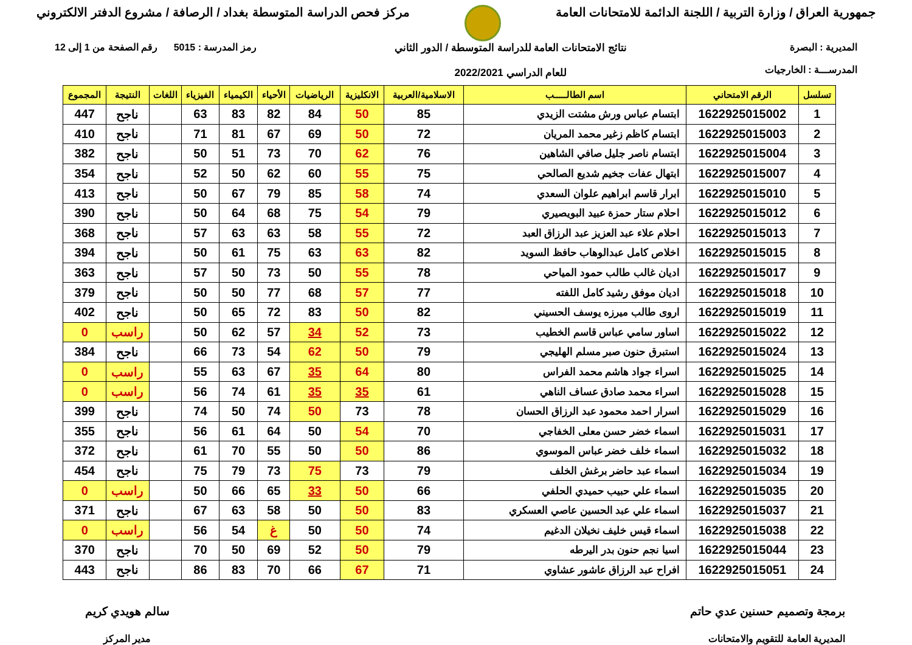جمهورية العراق / وزارة التربية / اللجنة الدائمة للامتحانات العامة
مركز فحص الدراسة المتوسطة بغداد / الرصافة / مشروع الدفتر الالكتروني
المديرية : البصرة
المدرســـة : الخارجيات
نتائج الامتحانات العامة للدراسة المتوسطة / الدور الثاني
للعام الدراسي 2022/2021
رمز المدرسة : 5015 رقم الصفحة من 1 إلى 12
| تسلسل | الرقم الامتحاني | اسم الطالـــــب | الاسلامية/العربية | الانكليزية | الرياضيات | الأحياء | الكيمياء | الفيزياء | اللغات | النتيجة | المجموع |
| --- | --- | --- | --- | --- | --- | --- | --- | --- | --- | --- | --- |
| 1 | 1622925015002 | ابتسام عباس ورش مشتت الزيدي | 85 | 50 | 84 | 82 | 83 | 63 | | ناجح | 447 |
| 2 | 1622925015003 | ابتسام كاظم زغير محمد المريان | 72 | 50 | 69 | 67 | 81 | 71 | | ناجح | 410 |
| 3 | 1622925015004 | ابتسام ناصر جليل صافي الشاهين | 76 | 62 | 70 | 73 | 51 | 50 | | ناجح | 382 |
| 4 | 1622925015007 | ابتهال عفات جخيم شديع الصالحي | 75 | 55 | 60 | 62 | 50 | 52 | | ناجح | 354 |
| 5 | 1622925015010 | ابرار قاسم ابراهيم علوان السعدي | 74 | 58 | 85 | 79 | 67 | 50 | | ناجح | 413 |
| 6 | 1622925015012 | احلام ستار حمزة عبيد البويصيري | 79 | 54 | 75 | 68 | 64 | 50 | | ناجح | 390 |
| 7 | 1622925015013 | احلام علاء عبد العزيز عبد الرزاق العبد | 72 | 55 | 58 | 63 | 63 | 57 | | ناجح | 368 |
| 8 | 1622925015015 | اخلاص كامل عبدالوهاب حافظ السويد | 82 | 63 | 63 | 75 | 61 | 50 | | ناجح | 394 |
| 9 | 1622925015017 | اديان غالب طالب حمود المياحي | 78 | 55 | 50 | 73 | 50 | 57 | | ناجح | 363 |
| 10 | 1622925015018 | اديان موفق رشيد كامل اللفته | 77 | 57 | 68 | 77 | 50 | 50 | | ناجح | 379 |
| 11 | 1622925015019 | اروى طالب ميرزه يوسف الحسيني | 82 | 50 | 83 | 72 | 65 | 50 | | ناجح | 402 |
| 12 | 1622925015022 | اساور سامي عباس قاسم الخطيب | 73 | 52 | 34 | 57 | 62 | 50 | | راسب | 0 |
| 13 | 1622925015024 | استبرق حنون صبر مسلم الهليجي | 79 | 50 | 62 | 54 | 73 | 66 | | ناجح | 384 |
| 14 | 1622925015025 | اسراء جواد هاشم محمد الفراس | 80 | 64 | 35 | 67 | 63 | 55 | | راسب | 0 |
| 15 | 1622925015028 | اسراء محمد صادق عساف الناهي | 61 | 35 | 35 | 61 | 74 | 56 | | راسب | 0 |
| 16 | 1622925015029 | اسرار احمد محمود عبد الرزاق الحسان | 78 | 73 | 50 | 74 | 50 | 74 | | ناجح | 399 |
| 17 | 1622925015031 | اسماء خضر حسن معلى الخفاجي | 70 | 54 | 50 | 64 | 61 | 56 | | ناجح | 355 |
| 18 | 1622925015032 | اسماء خلف خضر عباس الموسوي | 86 | 50 | 50 | 55 | 70 | 61 | | ناجح | 372 |
| 19 | 1622925015034 | اسماء عبد حاضر برغش الخلف | 79 | 73 | 75 | 73 | 79 | 75 | | ناجح | 454 |
| 20 | 1622925015035 | اسماء علي حبيب حميدي الحلفي | 66 | 50 | 33 | 65 | 66 | 50 | | راسب | 0 |
| 21 | 1622925015037 | اسماء علي عبد الحسين عاصي العسكري | 83 | 50 | 50 | 58 | 63 | 67 | | ناجح | 371 |
| 22 | 1622925015038 | اسماء قيس خليف نخيلان الدغيم | 74 | 50 | 50 | غ | 54 | 56 | | راسب | 0 |
| 23 | 1622925015044 | اسيا نجم حنون بدر اليرطه | 79 | 50 | 52 | 69 | 50 | 70 | | ناجح | 370 |
| 24 | 1622925015051 | افراح عبد الرزاق عاشور عشاوي | 71 | 67 | 66 | 70 | 83 | 86 | | ناجح | 443 |
برمجة وتصميم حسنين عدي حاتم
المديرية العامة للتقويم والامتحانات
سالم هويدي كريم
مدير المركز